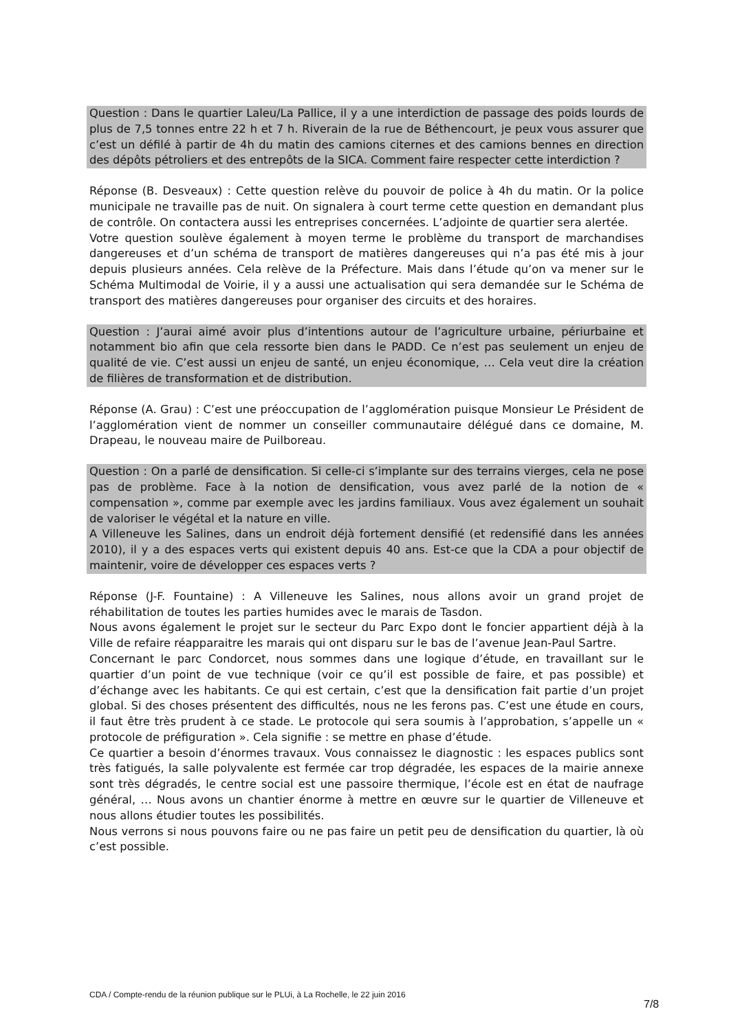Question : Dans le quartier Laleu/La Pallice, il y a une interdiction de passage des poids lourds de plus de 7,5 tonnes entre 22 h et 7 h. Riverain de la rue de Béthencourt, je peux vous assurer que c’est un défilé à partir de 4h du matin des camions citernes et des camions bennes en direction des dépôts pétroliers et des entrepôts de la SICA. Comment faire respecter cette interdiction ?
Réponse (B. Desveaux) : Cette question relève du pouvoir de police à 4h du matin. Or la police municipale ne travaille pas de nuit. On signalera à court terme cette question en demandant plus de contrôle. On contactera aussi les entreprises concernées. L’adjointe de quartier sera alertée.
Votre question soulève également à moyen terme le problème du transport de marchandises dangereuses et d’un schéma de transport de matières dangereuses qui n’a pas été mis à jour depuis plusieurs années. Cela relève de la Préfecture. Mais dans l’étude qu’on va mener sur le Schéma Multimodal de Voirie, il y a aussi une actualisation qui sera demandée sur le Schéma de transport des matières dangereuses pour organiser des circuits et des horaires.
Question : J’aurai aimé avoir plus d’intentions autour de l’agriculture urbaine, périurbaine et notamment bio afin que cela ressorte bien dans le PADD. Ce n’est pas seulement un enjeu de qualité de vie. C’est aussi un enjeu de santé, un enjeu économique, … Cela veut dire la création de filières de transformation et de distribution.
Réponse (A. Grau) : C’est une préoccupation de l’agglomération puisque Monsieur Le Président de l’agglomération vient de nommer un conseiller communautaire délégué dans ce domaine, M. Drapeau, le nouveau maire de Puilboreau.
Question : On a parlé de densification. Si celle-ci s’implante sur des terrains vierges, cela ne pose pas de problème. Face à la notion de densification, vous avez parlé de la notion de « compensation », comme par exemple avec les jardins familiaux. Vous avez également un souhait de valoriser le végétal et la nature en ville.
A Villeneuve les Salines, dans un endroit déjà fortement densifié (et redensifié dans les années 2010), il y a des espaces verts qui existent depuis 40 ans. Est-ce que la CDA a pour objectif de maintenir, voire de développer ces espaces verts ?
Réponse (J-F. Fountaine) : A Villeneuve les Salines, nous allons avoir un grand projet de réhabilitation de toutes les parties humides avec le marais de Tasdon.
Nous avons également le projet sur le secteur du Parc Expo dont le foncier appartient déjà à la Ville de refaire réapparaitre les marais qui ont disparu sur le bas de l’avenue Jean-Paul Sartre.
Concernant le parc Condorcet, nous sommes dans une logique d’étude, en travaillant sur le quartier d’un point de vue technique (voir ce qu’il est possible de faire, et pas possible) et d’échange avec les habitants. Ce qui est certain, c’est que la densification fait partie d’un projet global. Si des choses présentent des difficultés, nous ne les ferons pas. C’est une étude en cours, il faut être très prudent à ce stade. Le protocole qui sera soumis à l’approbation, s’appelle un « protocole de préfiguration ». Cela signifie : se mettre en phase d’étude.
Ce quartier a besoin d’énormes travaux. Vous connaissez le diagnostic : les espaces publics sont très fatigués, la salle polyvalente est fermée car trop dégradée, les espaces de la mairie annexe sont très dégradés, le centre social est une passoire thermique, l’école est en état de naufrage général, … Nous avons un chantier énorme à mettre en œuvre sur le quartier de Villeneuve et nous allons étudier toutes les possibilités.
Nous verrons si nous pouvons faire ou ne pas faire un petit peu de densification du quartier, là où c’est possible.
CDA / Compte-rendu de la réunion publique sur le PLUi, à La Rochelle, le 22 juin 2016
7/8